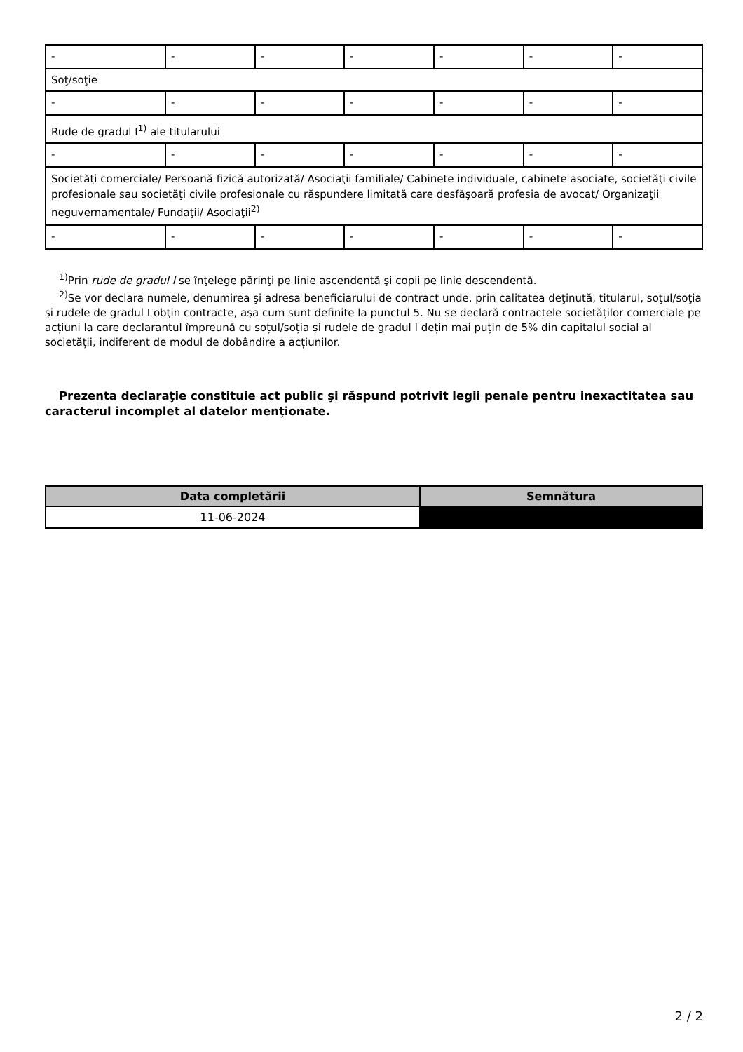| - | - | - | - | - | - | - |
| Soţ/soţie | | | | | | |
| - | - | - | - | - | - | - |
| Rude de gradul I<sup>1)</sup> ale titularului | | | | | | |
| - | - | - | - | - | - | - |
| Societăţi comerciale/ Persoană fizică autorizată/ Asociaţii familiale/ Cabinete individuale, cabinete asociate, societăţi civile profesionale sau societăţi civile profesionale cu răspundere limitată care desfăşoară profesia de avocat/ Organizaţii neguvernamentale/ Fundaţii/ Asociaţii<sup>2)</sup> | | | | | | |
| - | - | - | - | - | - | - |
<sup>1)</sup> Prin rude de gradul I se înţelege părinţi pe linie ascendentă şi copii pe linie descendentă.
<sup>2)</sup> Se vor declara numele, denumirea şi adresa beneficiarului de contract unde, prin calitatea deţinută, titularul, soţul/soţia şi rudele de gradul I obţin contracte, aşa cum sunt definite la punctul 5. Nu se declară contractele societăților comerciale pe acțiuni la care declarantul împreună cu soțul/soția și rudele de gradul I dețin mai puțin de 5% din capitalul social al societății, indiferent de modul de dobândire a acțiunilor.
Prezenta declaraţie constituie act public şi răspund potrivit legii penale pentru inexactitatea sau caracterul incomplet al datelor menţionate.
| Data completării | Semnătura |
| --- | --- |
| 11-06-2024 | |
2 / 2